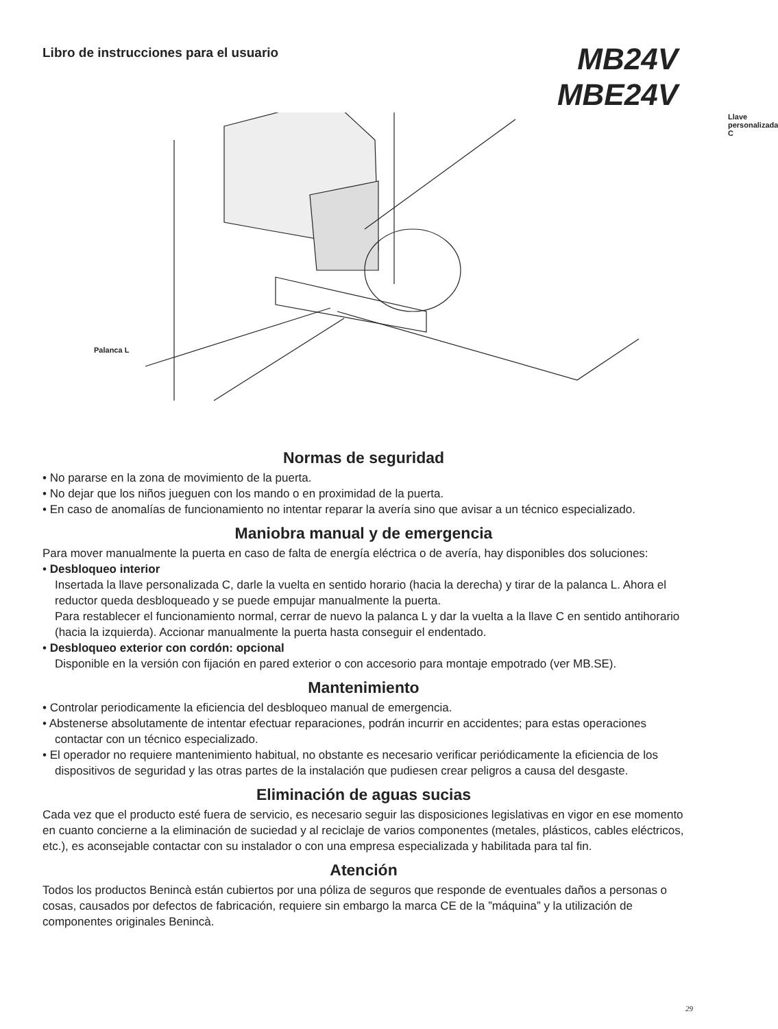Libro de instrucciones para el usuario
MB24V
MBE24V
Llave personalizada C
Palanca L
Normas de seguridad
• No pararse en la zona de movimiento de la puerta.
• No dejar que los niños jueguen con los mando o en proximidad de la puerta.
• En caso de anomalías de funcionamiento no intentar reparar la avería sino que avisar a un técnico especializado.
Maniobra manual y de emergencia
Para mover manualmente la puerta en caso de falta de energía eléctrica o de avería, hay disponibles dos soluciones:
• Desbloqueo interior
Insertada la llave personalizada C, darle la vuelta en sentido horario (hacia la derecha) y tirar de la palanca L. Ahora el reductor queda desbloqueado y se puede empujar manualmente la puerta.
Para restablecer el funcionamiento normal, cerrar de nuevo la palanca L y dar la vuelta a la llave C en sentido antihorario (hacia la izquierda). Accionar manualmente la puerta hasta conseguir el endentado.
• Desbloqueo exterior con cordón: opcional
Disponible en la versión con fijación en pared exterior o con accesorio para montaje empotrado (ver MB.SE).
Mantenimiento
• Controlar periodicamente la eficiencia del desbloqueo manual de emergencia.
• Abstenerse absolutamente de intentar efectuar reparaciones, podrán incurrir en accidentes; para estas operaciones contactar con un técnico especializado.
• El operador no requiere mantenimiento habitual, no obstante es necesario verificar periódicamente la eficiencia de los dispositivos de seguridad y las otras partes de la instalación que pudiesen crear peligros a causa del desgaste.
Eliminación de aguas sucias
Cada vez que el producto esté fuera de servicio, es necesario seguir las disposiciones legislativas en vigor en ese momento en cuanto concierne a la eliminación de suciedad y al reciclaje de varios componentes (metales, plásticos, cables eléctricos, etc.), es aconsejable contactar con su instalador o con una empresa especializada y habilitada para tal fin.
Atención
Todos los productos Benincà están cubiertos por una póliza de seguros que responde de eventuales daños a personas o cosas, causados por defectos de fabricación, requiere sin embargo la marca CE de la ”máquina” y la utilización de componentes originales Benincà.
29